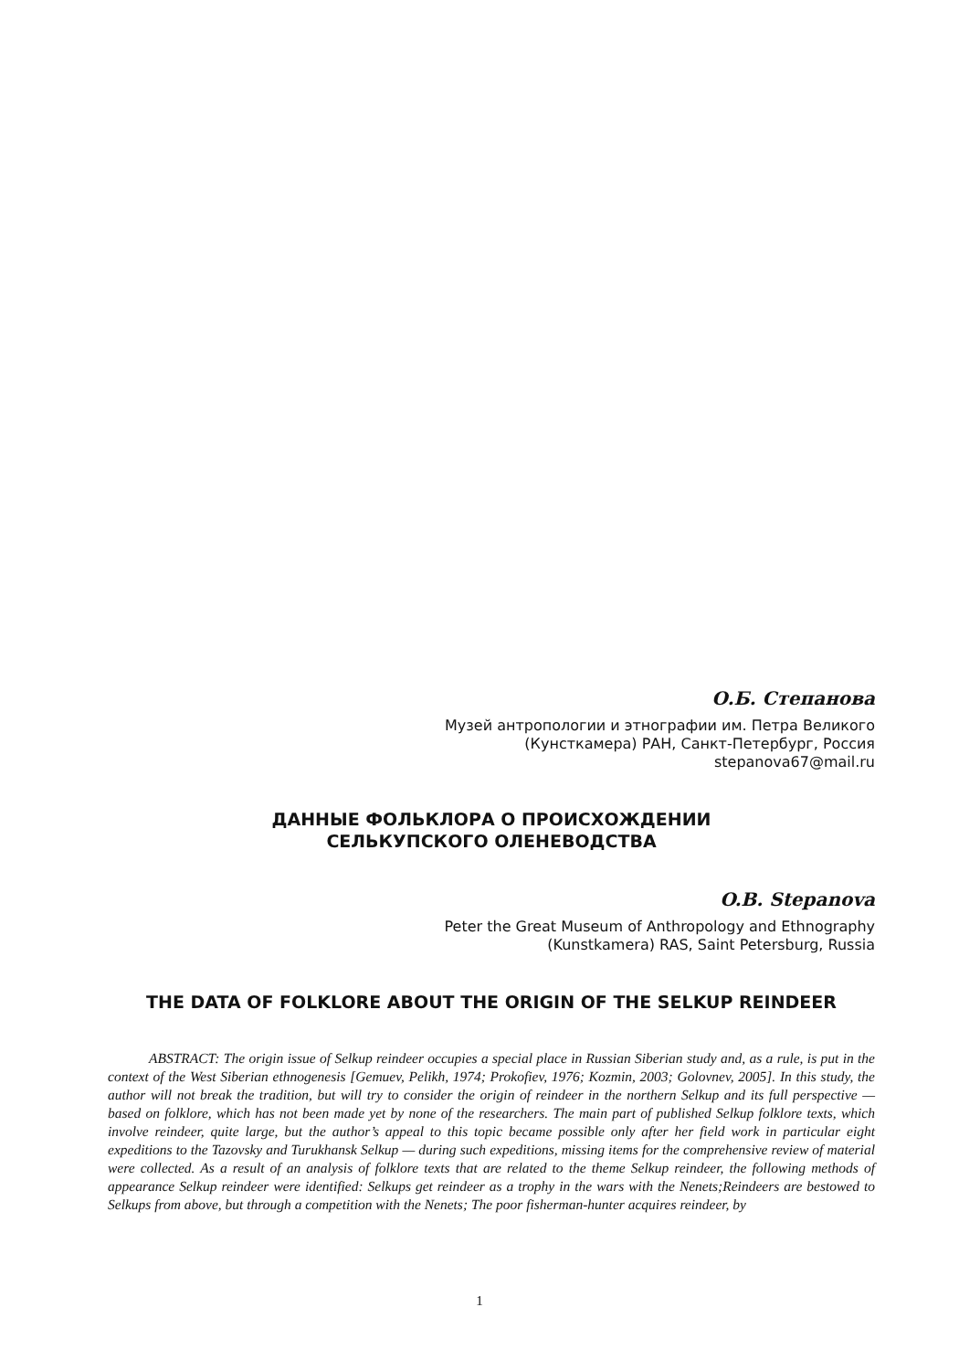О.Б. Степанова
Музей антропологии и этнографии им. Петра Великого
(Кунсткамера) РАН, Санкт-Петербург, Россия
stepanova67@mail.ru
ДАННЫЕ ФОЛЬКЛОРА О ПРОИСХОЖДЕНИИ
СЕЛЬКУПСКОГО ОЛЕНЕВОДСТВА
O.B. Stepanova
Peter the Great Museum of Anthropology and Ethnography
(Kunstkamera) RAS, Saint Petersburg, Russia
THE DATA OF FOLKLORE ABOUT THE ORIGIN OF THE SELKUP REINDEER
ABSTRACT: The origin issue of Selkup reindeer occupies a special place in Russian Siberian study and, as a rule, is put in the context of the West Siberian ethnogenesis [Gemuev, Pelikh, 1974; Prokofiev, 1976; Kozmin, 2003; Golovnev, 2005]. In this study, the author will not break the tradition, but will try to consider the origin of reindeer in the northern Selkup and its full perspective — based on folklore, which has not been made yet by none of the researchers. The main part of published Selkup folklore texts, which involve reindeer, quite large, but the author’s appeal to this topic became possible only after her field work in particular eight expeditions to the Tazovsky and Turukhansk Selkup — during such expeditions, missing items for the comprehensive review of material were collected. As a result of an analysis of folklore texts that are related to the theme Selkup reindeer, the following methods of appearance Selkup reindeer were identified: Selkups get reindeer as a trophy in the wars with the Nenets;Reindeers are bestowed to Selkups from above, but through a competition with the Nenets; The poor fisherman-hunter acquires reindeer, by
1